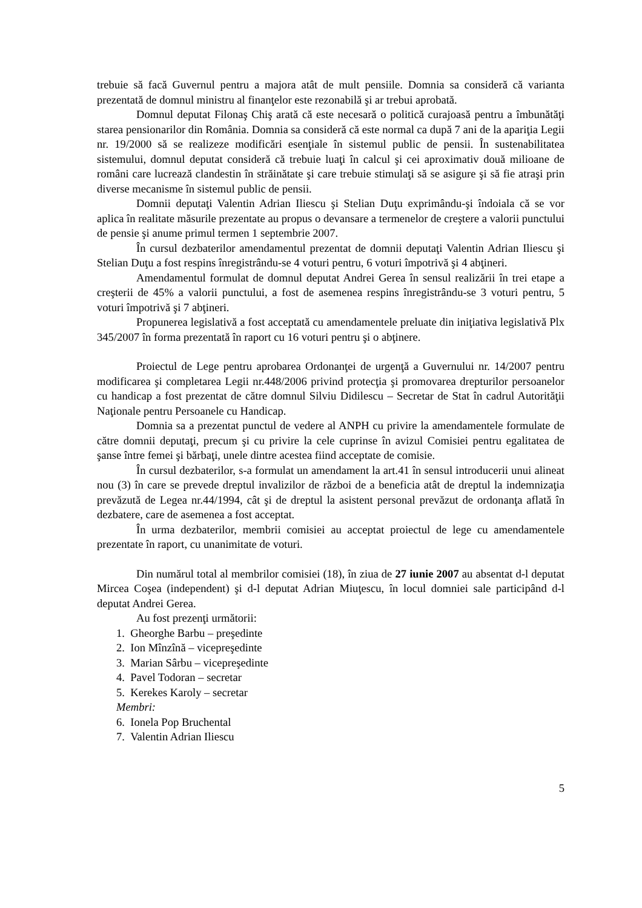trebuie să facă Guvernul pentru a majora atât de mult pensiile. Domnia sa consideră că varianta prezentată de domnul ministru al finanţelor este rezonabilă şi ar trebui aprobată.
Domnul deputat Filonaş Chiş arată că este necesară o politică curajoasă pentru a îmbunătăţi starea pensionarilor din România. Domnia sa consideră că este normal ca după 7 ani de la apariţia Legii nr. 19/2000 să se realizeze modificări esenţiale în sistemul public de pensii. În sustenabilitatea sistemului, domnul deputat consideră că trebuie luaţi în calcul şi cei aproximativ două milioane de români care lucrează clandestin în străinătate şi care trebuie stimulaţi să se asigure şi să fie atraşi prin diverse mecanisme în sistemul public de pensii.
Domnii deputaţi Valentin Adrian Iliescu şi Stelian Duţu exprimându-şi îndoiala că se vor aplica în realitate măsurile prezentate au propus o devansare a termenelor de creştere a valorii punctului de pensie şi anume primul termen 1 septembrie 2007.
În cursul dezbaterilor amendamentul prezentat de domnii deputaţi Valentin Adrian Iliescu şi Stelian Duţu a fost respins înregistrându-se 4 voturi pentru, 6 voturi împotrivă şi 4 abţineri.
Amendamentul formulat de domnul deputat Andrei Gerea în sensul realizării în trei etape a creşterii de 45% a valorii punctului, a fost de asemenea respins înregistrându-se 3 voturi pentru, 5 voturi împotrivă şi 7 abţineri.
Propunerea legislativă a fost acceptată cu amendamentele preluate din iniţiativa legislativă Plx 345/2007 în forma prezentată în raport cu 16 voturi pentru şi o abţinere.
Proiectul de Lege pentru aprobarea Ordonanţei de urgenţă a Guvernului nr. 14/2007 pentru modificarea şi completarea Legii nr.448/2006 privind protecţia şi promovarea drepturilor persoanelor cu handicap a fost prezentat de către domnul Silviu Didilescu – Secretar de Stat în cadrul Autorităţii Naţionale pentru Persoanele cu Handicap.
Domnia sa a prezentat punctul de vedere al ANPH cu privire la amendamentele formulate de către domnii deputaţi, precum şi cu privire la cele cuprinse în avizul Comisiei pentru egalitatea de şanse între femei şi bărbaţi, unele dintre acestea fiind acceptate de comisie.
În cursul dezbaterilor, s-a formulat un amendament la art.41 în sensul introducerii unui alineat nou (3) în care se prevede dreptul invalizilor de război de a beneficia atât de dreptul la indemnizaţia prevăzută de Legea nr.44/1994, cât şi de dreptul la asistent personal prevăzut de ordonanţa aflată în dezbatere, care de asemenea a fost acceptat.
În urma dezbaterilor, membrii comisiei au acceptat proiectul de lege cu amendamentele prezentate în raport, cu unanimitate de voturi.
Din numărul total al membrilor comisiei (18), în ziua de 27 iunie 2007 au absentat d-l deputat Mircea Coşea (independent) şi d-l deputat Adrian Miuţescu, în locul domniei sale participând d-l deputat Andrei Gerea.
Au fost prezenţi următorii:
1. Gheorghe Barbu – preşedinte
2. Ion Mînzînă – vicepreşedinte
3. Marian Sârbu – vicepreşedinte
4. Pavel Todoran – secretar
5. Kerekes Karoly – secretar
Membri:
6. Ionela Pop Bruchental
7. Valentin Adrian Iliescu
5